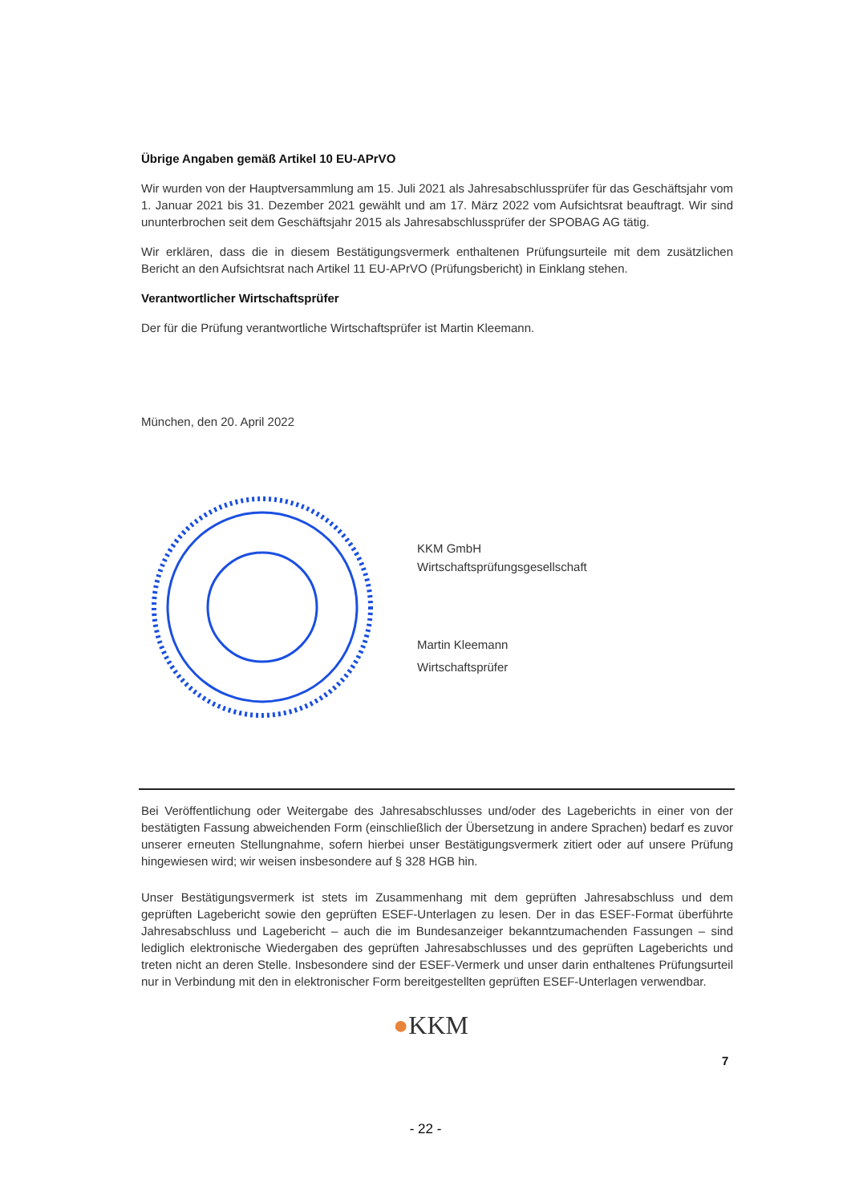Übrige Angaben gemäß Artikel 10 EU-APrVO
Wir wurden von der Hauptversammlung am 15. Juli 2021 als Jahresabschlussprüfer für das Geschäftsjahr vom 1. Januar 2021 bis 31. Dezember 2021 gewählt und am 17. März 2022 vom Aufsichtsrat beauftragt. Wir sind ununterbrochen seit dem Geschäftsjahr 2015 als Jahresabschlussprüfer der SPOBAG AG tätig.
Wir erklären, dass die in diesem Bestätigungsvermerk enthaltenen Prüfungsurteile mit dem zusätzlichen Bericht an den Aufsichtsrat nach Artikel 11 EU-APrVO (Prüfungsbericht) in Einklang stehen.
Verantwortlicher Wirtschaftsprüfer
Der für die Prüfung verantwortliche Wirtschaftsprüfer ist Martin Kleemann.
München, den 20. April 2022
KKM GmbH
Wirtschaftsprüfungsgesellschaft
Martin Kleemann
Wirtschaftsprüfer
Bei Veröffentlichung oder Weitergabe des Jahresabschlusses und/oder des Lageberichts in einer von der bestätigten Fassung abweichenden Form (einschließlich der Übersetzung in andere Sprachen) bedarf es zuvor unserer erneuten Stellungnahme, sofern hierbei unser Bestätigungsvermerk zitiert oder auf unsere Prüfung hingewiesen wird; wir weisen insbesondere auf § 328 HGB hin.
Unser Bestätigungsvermerk ist stets im Zusammenhang mit dem geprüften Jahresabschluss und dem geprüften Lagebericht sowie den geprüften ESEF-Unterlagen zu lesen. Der in das ESEF-Format überführte Jahresabschluss und Lagebericht – auch die im Bundesanzeiger bekanntzumachenden Fassungen – sind lediglich elektronische Wiedergaben des geprüften Jahresabschlusses und des geprüften Lageberichts und treten nicht an deren Stelle. Insbesondere sind der ESEF-Vermerk und unser darin enthaltenes Prüfungsurteil nur in Verbindung mit den in elektronischer Form bereitgestellten geprüften ESEF-Unterlagen verwendbar.
●KKM
7
- 22 -